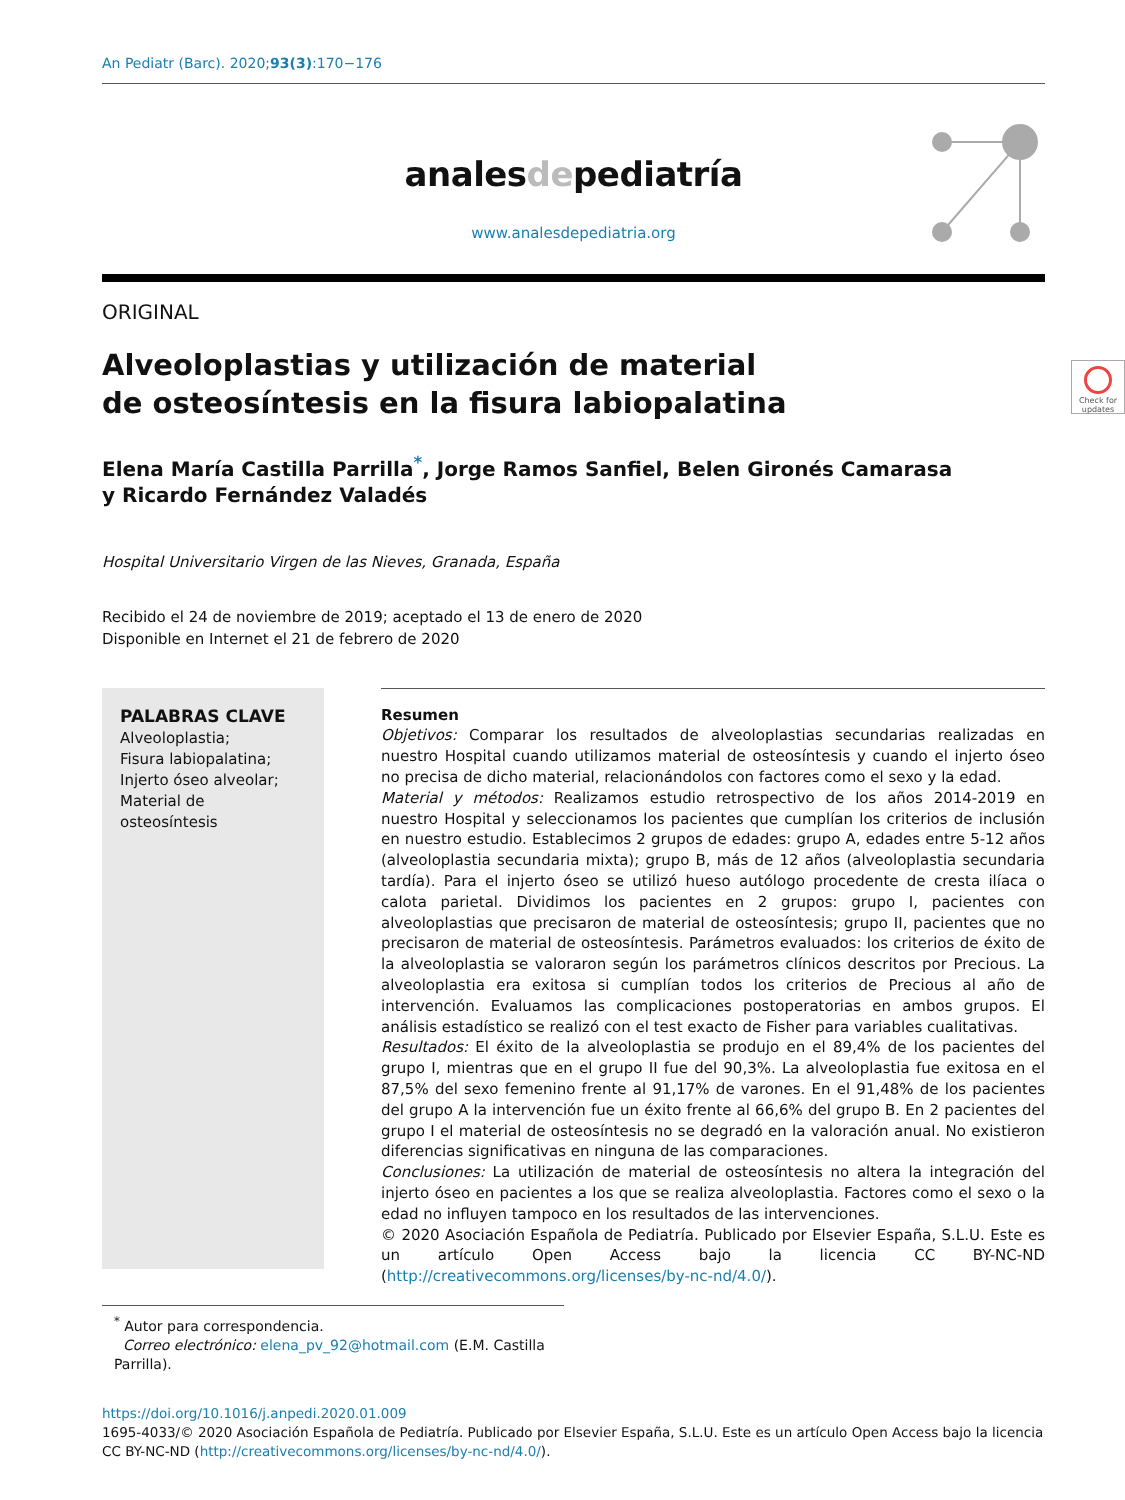An Pediatr (Barc). 2020;93(3):170−176
analesdepediatría
www.analesdepediatria.org
ORIGINAL
Check for updates
Alveoloplastias y utilización de material de osteosíntesis en la fisura labiopalatina
Elena María Castilla Parrilla<sup>*</sup>, Jorge Ramos Sanfiel, Belen Gironés Camarasa
y Ricardo Fernández Valadés
Hospital Universitario Virgen de las Nieves, Granada, España
Recibido el 24 de noviembre de 2019; aceptado el 13 de enero de 2020
Disponible en Internet el 21 de febrero de 2020
PALABRAS CLAVE
Alveoloplastia;
Fisura labiopalatina;
Injerto óseo alveolar;
Material de osteosíntesis
Resumen
Objetivos: Comparar los resultados de alveoloplastias secundarias realizadas en nuestro Hospital cuando utilizamos material de osteosíntesis y cuando el injerto óseo no precisa de dicho material, relacionándolos con factores como el sexo y la edad.
Material y métodos: Realizamos estudio retrospectivo de los años 2014-2019 en nuestro Hospital y seleccionamos los pacientes que cumplían los criterios de inclusión en nuestro estudio. Establecimos 2 grupos de edades: grupo A, edades entre 5-12 años (alveoloplastia secundaria mixta); grupo B, más de 12 años (alveoloplastia secundaria tardía). Para el injerto óseo se utilizó hueso autólogo procedente de cresta ilíaca o calota parietal. Dividimos los pacientes en 2 grupos: grupo I, pacientes con alveoloplastias que precisaron de material de osteosíntesis; grupo II, pacientes que no precisaron de material de osteosíntesis. Parámetros evaluados: los criterios de éxito de la alveoloplastia se valoraron según los parámetros clínicos descritos por Precious. La alveoloplastia era exitosa si cumplían todos los criterios de Precious al año de intervención. Evaluamos las complicaciones postoperatorias en ambos grupos. El análisis estadístico se realizó con el test exacto de Fisher para variables cualitativas.
Resultados: El éxito de la alveoloplastia se produjo en el 89,4% de los pacientes del grupo I, mientras que en el grupo II fue del 90,3%. La alveoloplastia fue exitosa en el 87,5% del sexo femenino frente al 91,17% de varones. En el 91,48% de los pacientes del grupo A la intervención fue un éxito frente al 66,6% del grupo B. En 2 pacientes del grupo I el material de osteosíntesis no se degradó en la valoración anual. No existieron diferencias significativas en ninguna de las comparaciones.
Conclusiones: La utilización de material de osteosíntesis no altera la integración del injerto óseo en pacientes a los que se realiza alveoloplastia. Factores como el sexo o la edad no influyen tampoco en los resultados de las intervenciones.
© 2020 Asociación Española de Pediatría. Publicado por Elsevier España, S.L.U. Este es un artículo Open Access bajo la licencia CC BY-NC-ND (http://creativecommons.org/licenses/by-nc-nd/4.0/).
<sup>*</sup> Autor para correspondencia.
Correo electrónico: elena_pv_92@hotmail.com (E.M. Castilla Parrilla).
https://doi.org/10.1016/j.anpedi.2020.01.009
1695-4033/© 2020 Asociación Española de Pediatría. Publicado por Elsevier España, S.L.U. Este es un artículo Open Access bajo la licencia CC BY-NC-ND (http://creativecommons.org/licenses/by-nc-nd/4.0/).